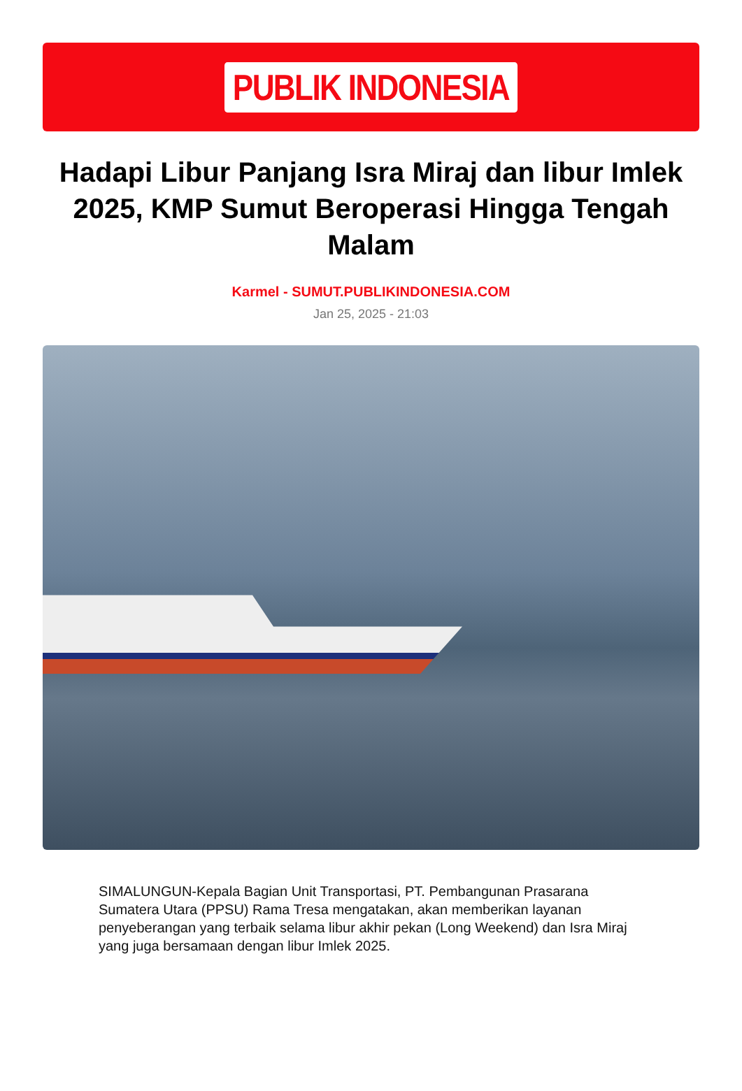PUBLIK INDONESIA
Hadapi Libur Panjang Isra Miraj dan libur Imlek 2025, KMP Sumut Beroperasi Hingga Tengah Malam
Karmel - SUMUT.PUBLIKINDONESIA.COM
Jan 25, 2025 - 21:03
SIMALUNGUN-Kepala Bagian Unit Transportasi, PT. Pembangunan Prasarana Sumatera Utara (PPSU) Rama Tresa mengatakan, akan memberikan layanan penyeberangan yang terbaik selama libur akhir pekan (Long Weekend) dan Isra Miraj yang juga bersamaan dengan libur Imlek 2025.